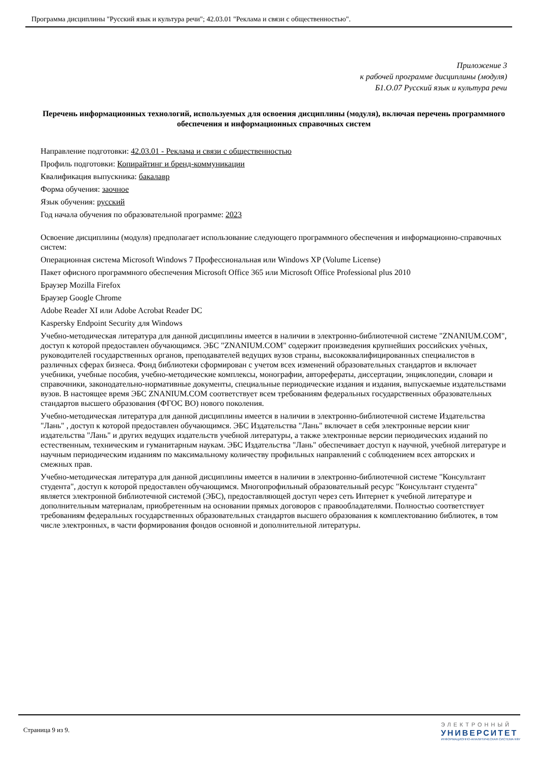Программа дисциплины "Русский язык и культура речи"; 42.03.01 "Реклама и связи с общественностью".
Приложение 3
к рабочей программе дисциплины (модуля)
Б1.О.07 Русский язык и культура речи
Перечень информационных технологий, используемых для освоения дисциплины (модуля), включая перечень программного обеспечения и информационных справочных систем
Направление подготовки: 42.03.01 - Реклама и связи с общественностью
Профиль подготовки: Копирайтинг и бренд-коммуникации
Квалификация выпускника: бакалавр
Форма обучения: заочное
Язык обучения: русский
Год начала обучения по образовательной программе: 2023
Освоение дисциплины (модуля) предполагает использование следующего программного обеспечения и информационно-справочных систем:
Операционная система Microsoft Windows 7 Профессиональная или Windows XP (Volume License)
Пакет офисного программного обеспечения Microsoft Office 365 или Microsoft Office Professional plus 2010
Браузер Mozilla Firefox
Браузер Google Chrome
Adobe Reader XI или Adobe Acrobat Reader DC
Kaspersky Endpoint Security для Windows
Учебно-методическая литература для данной дисциплины имеется в наличии в электронно-библиотечной системе "ZNANIUM.COM", доступ к которой предоставлен обучающимся. ЭБС "ZNANIUM.COM" содержит произведения крупнейших российских учёных, руководителей государственных органов, преподавателей ведущих вузов страны, высококвалифицированных специалистов в различных сферах бизнеса. Фонд библиотеки сформирован с учетом всех изменений образовательных стандартов и включает учебники, учебные пособия, учебно-методические комплексы, монографии, авторефераты, диссертации, энциклопедии, словари и справочники, законодательно-нормативные документы, специальные периодические издания и издания, выпускаемые издательствами вузов. В настоящее время ЭБС ZNANIUM.COM соответствует всем требованиям федеральных государственных образовательных стандартов высшего образования (ФГОС ВО) нового поколения.
Учебно-методическая литература для данной дисциплины имеется в наличии в электронно-библиотечной системе Издательства "Лань" , доступ к которой предоставлен обучающимся. ЭБС Издательства "Лань" включает в себя электронные версии книг издательства "Лань" и других ведущих издательств учебной литературы, а также электронные версии периодических изданий по естественным, техническим и гуманитарным наукам. ЭБС Издательства "Лань" обеспечивает доступ к научной, учебной литературе и научным периодическим изданиям по максимальному количеству профильных направлений с соблюдением всех авторских и смежных прав.
Учебно-методическая литература для данной дисциплины имеется в наличии в электронно-библиотечной системе "Консультант студента", доступ к которой предоставлен обучающимся. Многопрофильный образовательный ресурс "Консультант студента" является электронной библиотечной системой (ЭБС), предоставляющей доступ через сеть Интернет к учебной литературе и дополнительным материалам, приобретенным на основании прямых договоров с правообладателями. Полностью соответствует требованиям федеральных государственных образовательных стандартов высшего образования к комплектованию библиотек, в том числе электронных, в части формирования фондов основной и дополнительной литературы.
Страница 9 из 9.
ЭЛЕКТРОННЫЙ
УНИВЕРСИТЕТ
ИНФОРМАЦИОННО-АНАЛИТИЧЕСКАЯ СИСТЕМА КФУ